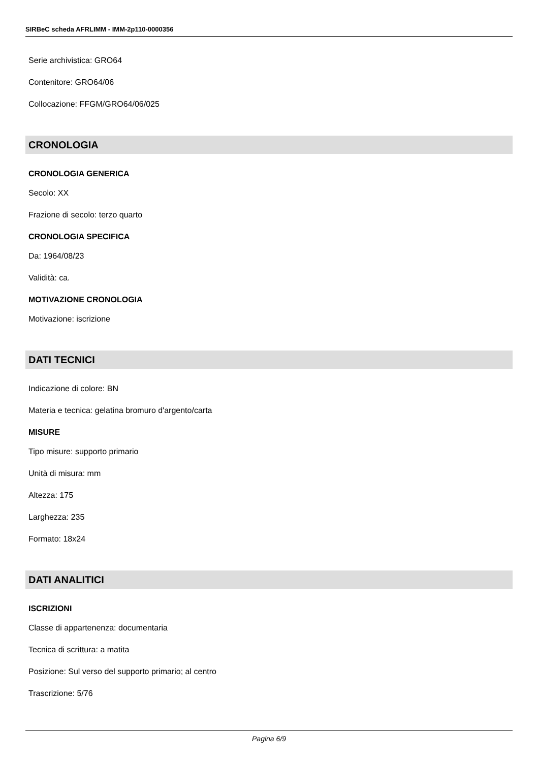SIRBeC scheda AFRLIMM - IMM-2p110-0000356
Serie archivistica: GRO64
Contenitore: GRO64/06
Collocazione: FFGM/GRO64/06/025
CRONOLOGIA
CRONOLOGIA GENERICA
Secolo: XX
Frazione di secolo: terzo quarto
CRONOLOGIA SPECIFICA
Da: 1964/08/23
Validità: ca.
MOTIVAZIONE CRONOLOGIA
Motivazione: iscrizione
DATI TECNICI
Indicazione di colore: BN
Materia e tecnica: gelatina bromuro d'argento/carta
MISURE
Tipo misure: supporto primario
Unità di misura: mm
Altezza: 175
Larghezza: 235
Formato: 18x24
DATI ANALITICI
ISCRIZIONI
Classe di appartenenza: documentaria
Tecnica di scrittura: a matita
Posizione: Sul verso del supporto primario; al centro
Trascrizione: 5/76
Pagina 6/9